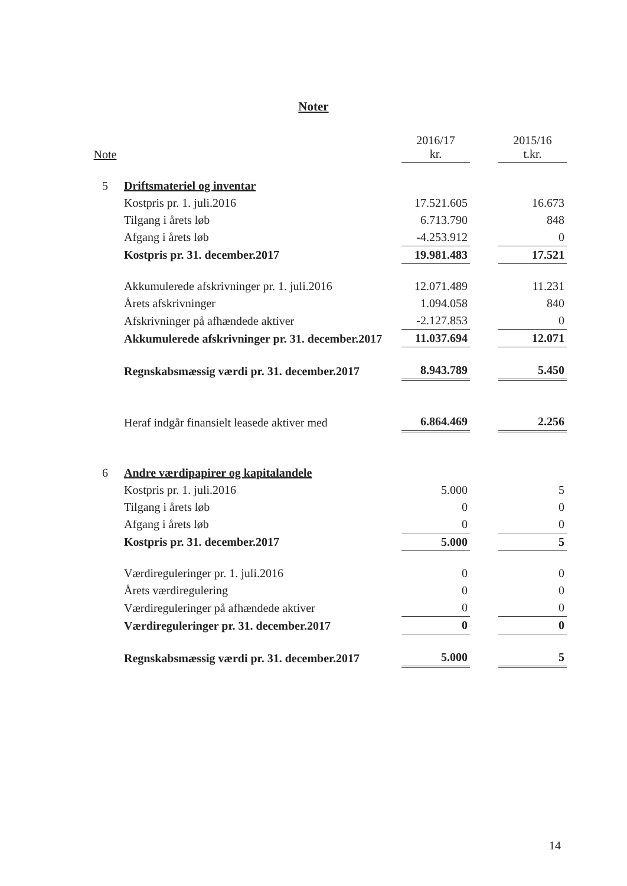Noter
| Note | | 2016/17 kr. | | 2015/16 t.kr. |
| --- | --- | --- | --- | --- |
| 5 | Driftsmateriel og inventar | | | |
| | Kostpris pr. 1. juli.2016 | 17.521.605 | | 16.673 |
| | Tilgang i årets løb | 6.713.790 | | 848 |
| | Afgang i årets løb | -4.253.912 | | 0 |
| | Kostpris pr. 31. december.2017 | 19.981.483 | | 17.521 |
| | Akkumulerede afskrivninger pr. 1. juli.2016 | 12.071.489 | | 11.231 |
| | Årets afskrivninger | 1.094.058 | | 840 |
| | Afskrivninger på afhændede aktiver | -2.127.853 | | 0 |
| | Akkumulerede afskrivninger pr. 31. december.2017 | 11.037.694 | | 12.071 |
| | Regnskabsmæssig værdi pr. 31. december.2017 | 8.943.789 | | 5.450 |
| | Heraf indgår finansielt leasede aktiver med | 6.864.469 | | 2.256 |
| 6 | Andre værdipapirer og kapitalandele | | | |
| | Kostpris pr. 1. juli.2016 | 5.000 | | 5 |
| | Tilgang i årets løb | 0 | | 0 |
| | Afgang i årets løb | 0 | | 0 |
| | Kostpris pr. 31. december.2017 | 5.000 | | 5 |
| | Værdireguleringer pr. 1. juli.2016 | 0 | | 0 |
| | Årets værdiregulering | 0 | | 0 |
| | Værdireguleringer på afhændede aktiver | 0 | | 0 |
| | Værdireguleringer pr. 31. december.2017 | 0 | | 0 |
| | Regnskabsmæssig værdi pr. 31. december.2017 | 5.000 | | 5 |
14